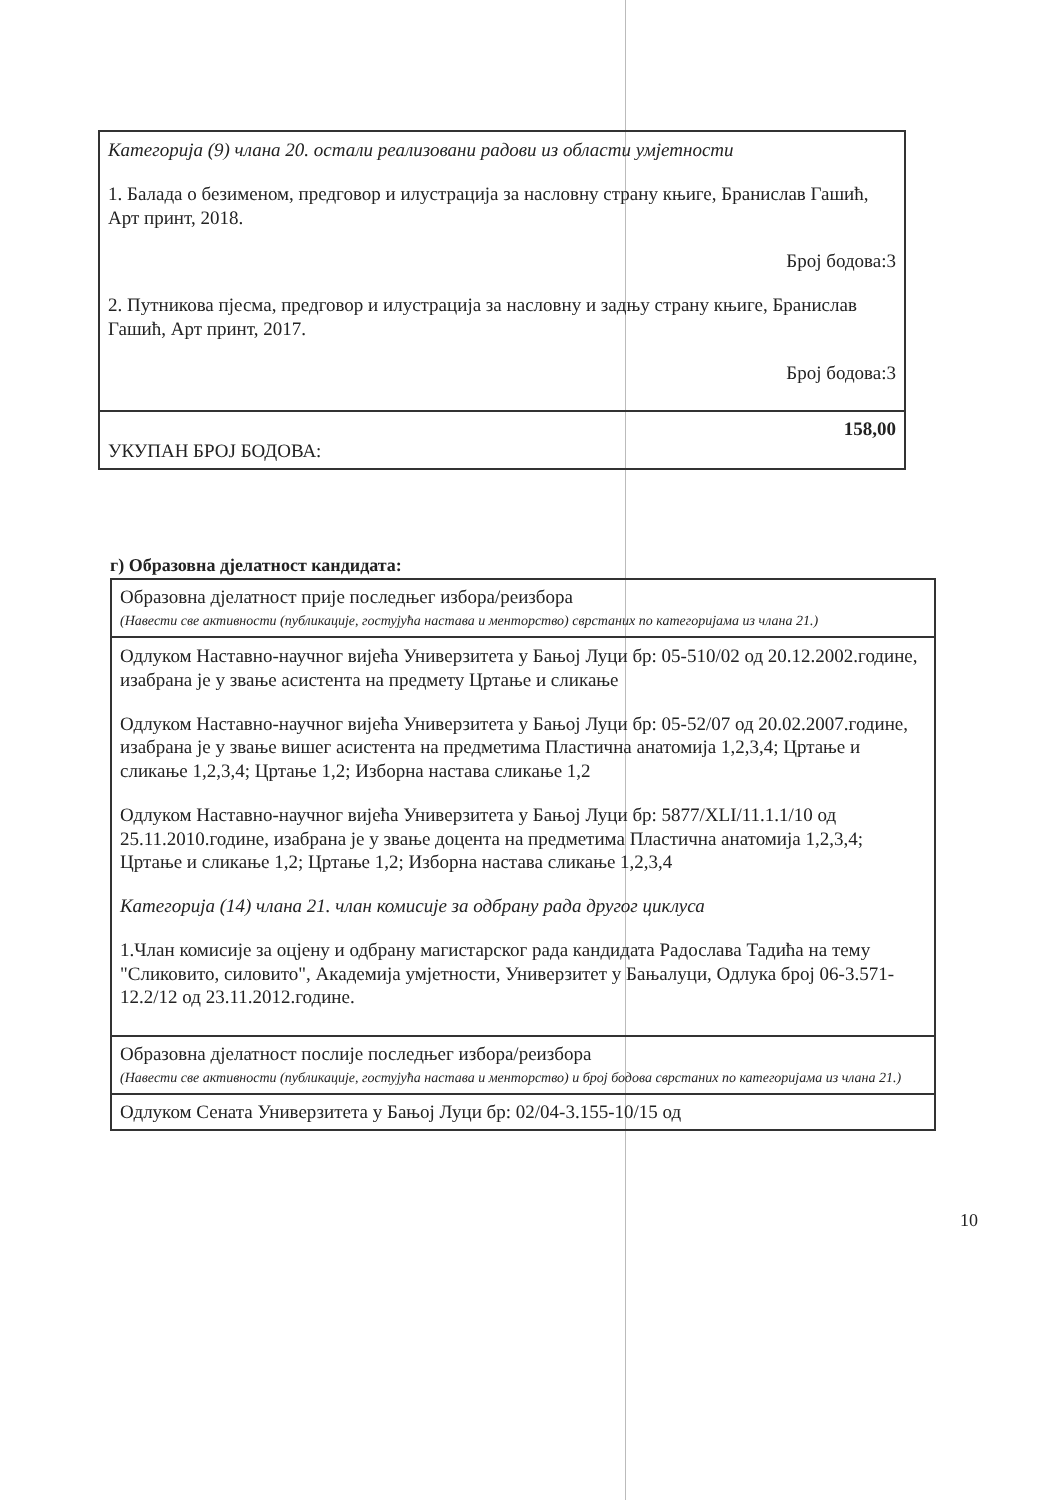| Категорија (9) члана 20. остали реализовани радови из области умјетности 1. Балада о безименом, предговор и илустрација за насловну страну књиге, Бранислав Гашић, Арт принт, 2018. Број бодова:3 2. Путникова пјесма, предговор и илустрација за насловну и задњу страну књиге, Бранислав Гашић, Арт принт, 2017. Број бодова:3 |
| 158,00 УКУПАН БРОЈ БОДОВА: |
г) Образовна дјелатност кандидата:
| Образовна дјелатност прије последњег избора/реизбора (Навести све активности (публикације, гостујућа настава и менторство) сврстаних по категоријама из члана 21.) |
| Одлуком Наставно-научног вијећа Универзитета у Бањој Луци бр: 05-510/02 од 20.12.2002.године, изабрана је у звање асистента на предмету Цртање и сликање Одлуком Наставно-научног вијећа Универзитета у Бањој Луци бр: 05-52/07 од 20.02.2007.године, изабрана је у звање вишег асистента на предметима Пластична анатомија 1,2,3,4; Цртање и сликање 1,2,3,4; Цртање 1,2; Изборна настава сликање 1,2 Одлуком Наставно-научног вијећа Универзитета у Бањој Луци бр: 5877/XLI/11.1.1/10 од 25.11.2010.године, изабрана је у звање доцента на предметима Пластична анатомија 1,2,3,4; Цртање и сликање 1,2; Цртање 1,2; Изборна настава сликање 1,2,3,4 Категорија (14) члана 21. члан комисије за одбрану рада другог циклуса 1.Члан комисије за оцјену и одбрану магистарског рада кандидата Радослава Тадића на тему "Сликовито, силовито", Академија умјетности, Универзитет у Бањалуци, Одлука број 06-3.571-12.2/12 од 23.11.2012.године. |
| Образовна дјелатност послије последњег избора/реизбора (Навести све активности (публикације, гостујућа настава и менторство) и број бодова сврстаних по категоријама из члана 21.) |
| Одлуком Сената Универзитета у Бањој Луци бр: 02/04-3.155-10/15 од |
10